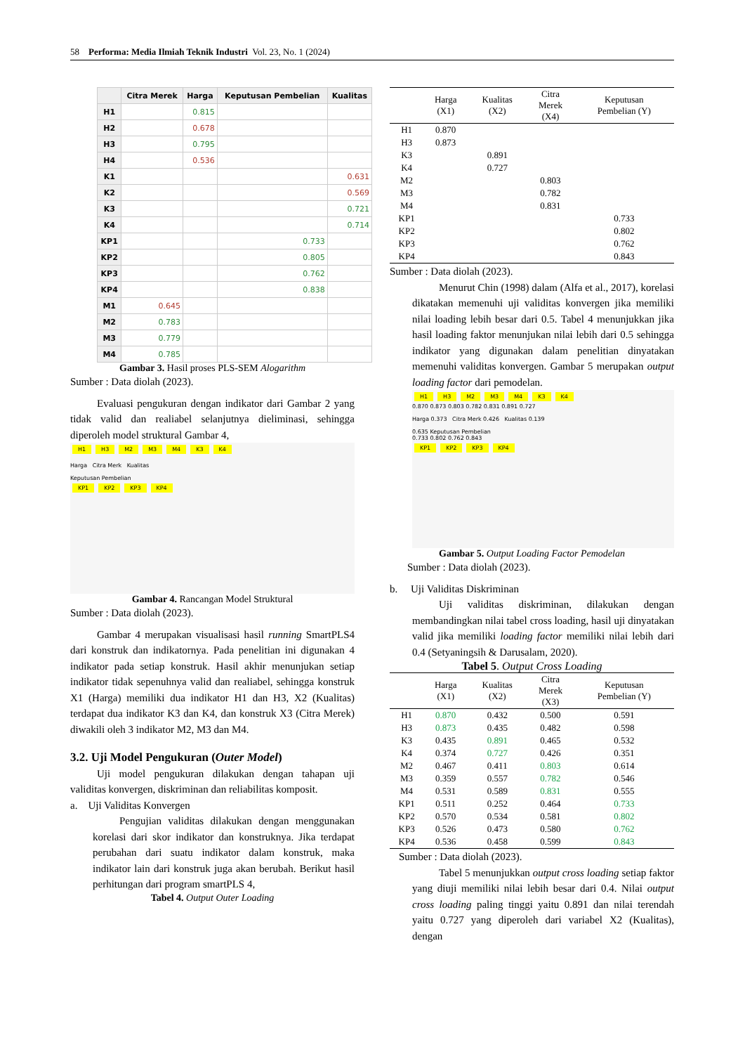58 Performa: Media Ilmiah Teknik Industri Vol. 23, No. 1 (2024)
| | Citra Merek | Harga | Keputusan Pembelian | Kualitas |
| --- | --- | --- | --- | --- |
| H1 | | 0.815 | | |
| H2 | | 0.678 | | |
| H3 | | 0.795 | | |
| H4 | | 0.536 | | |
| K1 | | | | 0.631 |
| K2 | | | | 0.569 |
| K3 | | | | 0.721 |
| K4 | | | | 0.714 |
| KP1 | | | 0.733 | |
| KP2 | | | 0.805 | |
| KP3 | | | 0.762 | |
| KP4 | | | 0.838 | |
| M1 | 0.645 | | | |
| M2 | 0.783 | | | |
| M3 | 0.779 | | | |
| M4 | 0.785 | | | |
Gambar 3. Hasil proses PLS-SEM Alogarithm
Sumber : Data diolah (2023).
Evaluasi pengukuran dengan indikator dari Gambar 2 yang tidak valid dan realiabel selanjutnya dieliminasi, sehingga diperoleh model struktural Gambar 4,
H1 H3 M2 M3 M4 K3 K4
Harga Citra Merk Kualitas
Keputusan Pembelian
KP1 KP2 KP3 KP4
Gambar 4. Rancangan Model Struktural
Sumber : Data diolah (2023).
Gambar 4 merupakan visualisasi hasil running SmartPLS4 dari konstruk dan indikatornya. Pada penelitian ini digunakan 4 indikator pada setiap konstruk. Hasil akhir menunjukan setiap indikator tidak sepenuhnya valid dan realiabel, sehingga konstruk X1 (Harga) memiliki dua indikator H1 dan H3, X2 (Kualitas) terdapat dua indikator K3 dan K4, dan konstruk X3 (Citra Merek) diwakili oleh 3 indikator M2, M3 dan M4.
3.2. Uji Model Pengukuran (Outer Model)
Uji model pengukuran dilakukan dengan tahapan uji validitas konvergen, diskriminan dan reliabilitas komposit.
a. Uji Validitas Konvergen
Pengujian validitas dilakukan dengan menggunakan korelasi dari skor indikator dan konstruknya. Jika terdapat perubahan dari suatu indikator dalam konstruk, maka indikator lain dari konstruk juga akan berubah. Berikut hasil perhitungan dari program smartPLS 4,
Tabel 4. Output Outer Loading
| | Harga (X1) | Kualitas (X2) | Citra Merek (X4) | Keputusan Pembelian (Y) |
| --- | --- | --- | --- | --- |
| H1 | 0.870 | | | |
| H3 | 0.873 | | | |
| K3 | | 0.891 | | |
| K4 | | 0.727 | | |
| M2 | | | 0.803 | |
| M3 | | | 0.782 | |
| M4 | | | 0.831 | |
| KP1 | | | | 0.733 |
| KP2 | | | | 0.802 |
| KP3 | | | | 0.762 |
| KP4 | | | | 0.843 |
Sumber : Data diolah (2023).
Menurut Chin (1998) dalam (Alfa et al., 2017), korelasi dikatakan memenuhi uji validitas konvergen jika memiliki nilai loading lebih besar dari 0.5. Tabel 4 menunjukkan jika hasil loading faktor menunjukan nilai lebih dari 0.5 sehingga indikator yang digunakan dalam penelitian dinyatakan memenuhi validitas konvergen. Gambar 5 merupakan output loading factor dari pemodelan.
H1 H3 M2 M3 M4 K3 K4
0.870 0.873 0.803 0.782 0.831 0.891 0.727
Harga 0.373 Citra Merk 0.426 Kualitas 0.139
0.635 Keputusan Pembelian
0.733 0.802 0.762 0.843
KP1 KP2 KP3 KP4
Gambar 5. Output Loading Factor Pemodelan
Sumber : Data diolah (2023).
b. Uji Validitas Diskriminan
Uji validitas diskriminan, dilakukan dengan membandingkan nilai tabel cross loading, hasil uji dinyatakan valid jika memiliki loading factor memiliki nilai lebih dari 0.4 (Setyaningsih & Darusalam, 2020).
Tabel 5. Output Cross Loading
| | Harga (X1) | Kualitas (X2) | Citra Merek (X3) | Keputusan Pembelian (Y) |
| --- | --- | --- | --- | --- |
| H1 | 0.870 | 0.432 | 0.500 | 0.591 |
| H3 | 0.873 | 0.435 | 0.482 | 0.598 |
| K3 | 0.435 | 0.891 | 0.465 | 0.532 |
| K4 | 0.374 | 0.727 | 0.426 | 0.351 |
| M2 | 0.467 | 0.411 | 0.803 | 0.614 |
| M3 | 0.359 | 0.557 | 0.782 | 0.546 |
| M4 | 0.531 | 0.589 | 0.831 | 0.555 |
| KP1 | 0.511 | 0.252 | 0.464 | 0.733 |
| KP2 | 0.570 | 0.534 | 0.581 | 0.802 |
| KP3 | 0.526 | 0.473 | 0.580 | 0.762 |
| KP4 | 0.536 | 0.458 | 0.599 | 0.843 |
Sumber : Data diolah (2023).
Tabel 5 menunjukkan output cross loading setiap faktor yang diuji memiliki nilai lebih besar dari 0.4. Nilai output cross loading paling tinggi yaitu 0.891 dan nilai terendah yaitu 0.727 yang diperoleh dari variabel X2 (Kualitas), dengan